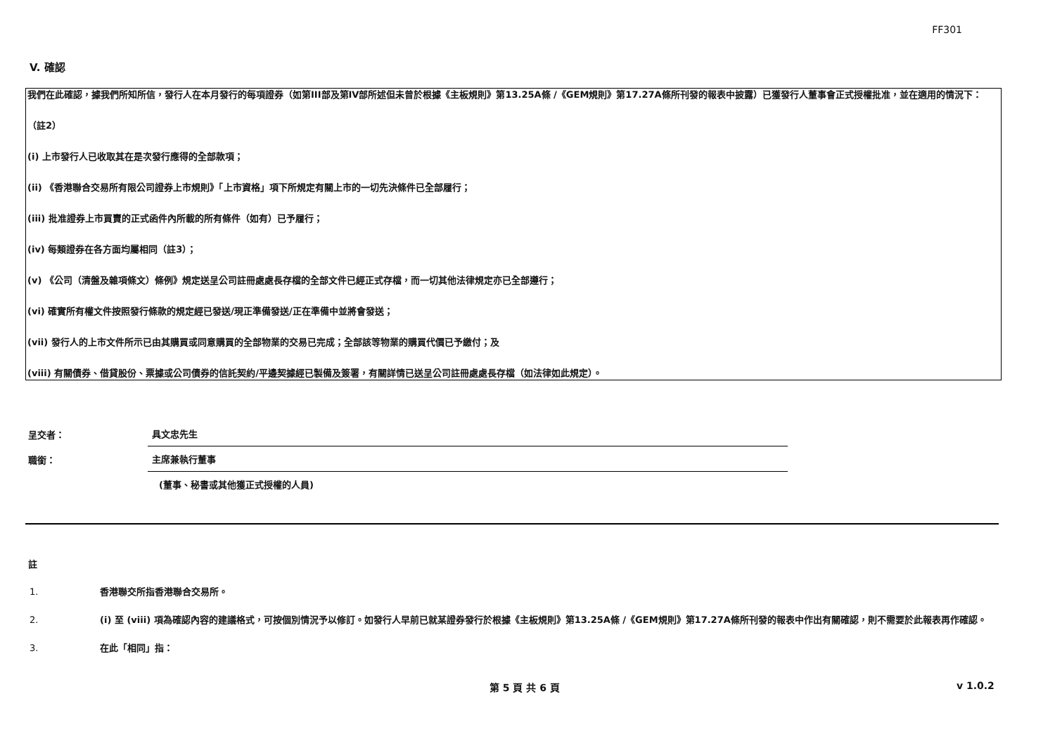FF301
V. 確認
我們在此確認，據我們所知所信，發行人在本月發行的每項證券（如第III部及第IV部所述但未曾於根據《主板規則》第13.25A條 /《GEM規則》第17.27A條所刊發的報表中披露）已獲發行人董事會正式授權批准，並在適用的情況下：
（註2）
(i) 上市發行人已收取其在是次發行應得的全部款項；
(ii) 《香港聯合交易所有限公司證券上市規則》「上市資格」項下所規定有關上市的一切先決條件已全部履行；
(iii) 批准證券上市買賣的正式函件內所載的所有條件（如有）已予履行；
(iv) 每類證券在各方面均屬相同（註3）；
(v) 《公司（清盤及雜項條文）條例》規定送呈公司註冊處處長存檔的全部文件已經正式存檔，而一切其他法律規定亦已全部遵行；
(vi) 確實所有權文件按照發行條款的規定經已發送/現正準備發送/正在準備中並將會發送；
(vii) 發行人的上市文件所示已由其購買或同意購買的全部物業的交易已完成；全部該等物業的購買代價已予繳付；及
(viii) 有關債券、借貸股份、票據或公司債券的信託契約/平邊契據經已製備及簽署，有關詳情已送呈公司註冊處處長存檔（如法律如此規定）。
呈交者：
具文忠先生
職銜：
主席兼執行董事
(董事、秘書或其他獲正式授權的人員)
註
1. 香港聯交所指香港聯合交易所。
2. (i) 至 (viii) 項為確認內容的建議格式，可按個別情況予以修訂。如發行人早前已就某證券發行於根據《主板規則》第13.25A條 /《GEM規則》第17.27A條所刊發的報表中作出有關確認，則不需要於此報表再作確認。
3. 在此「相同」指：
第 5 頁 共 6 頁 v 1.0.2